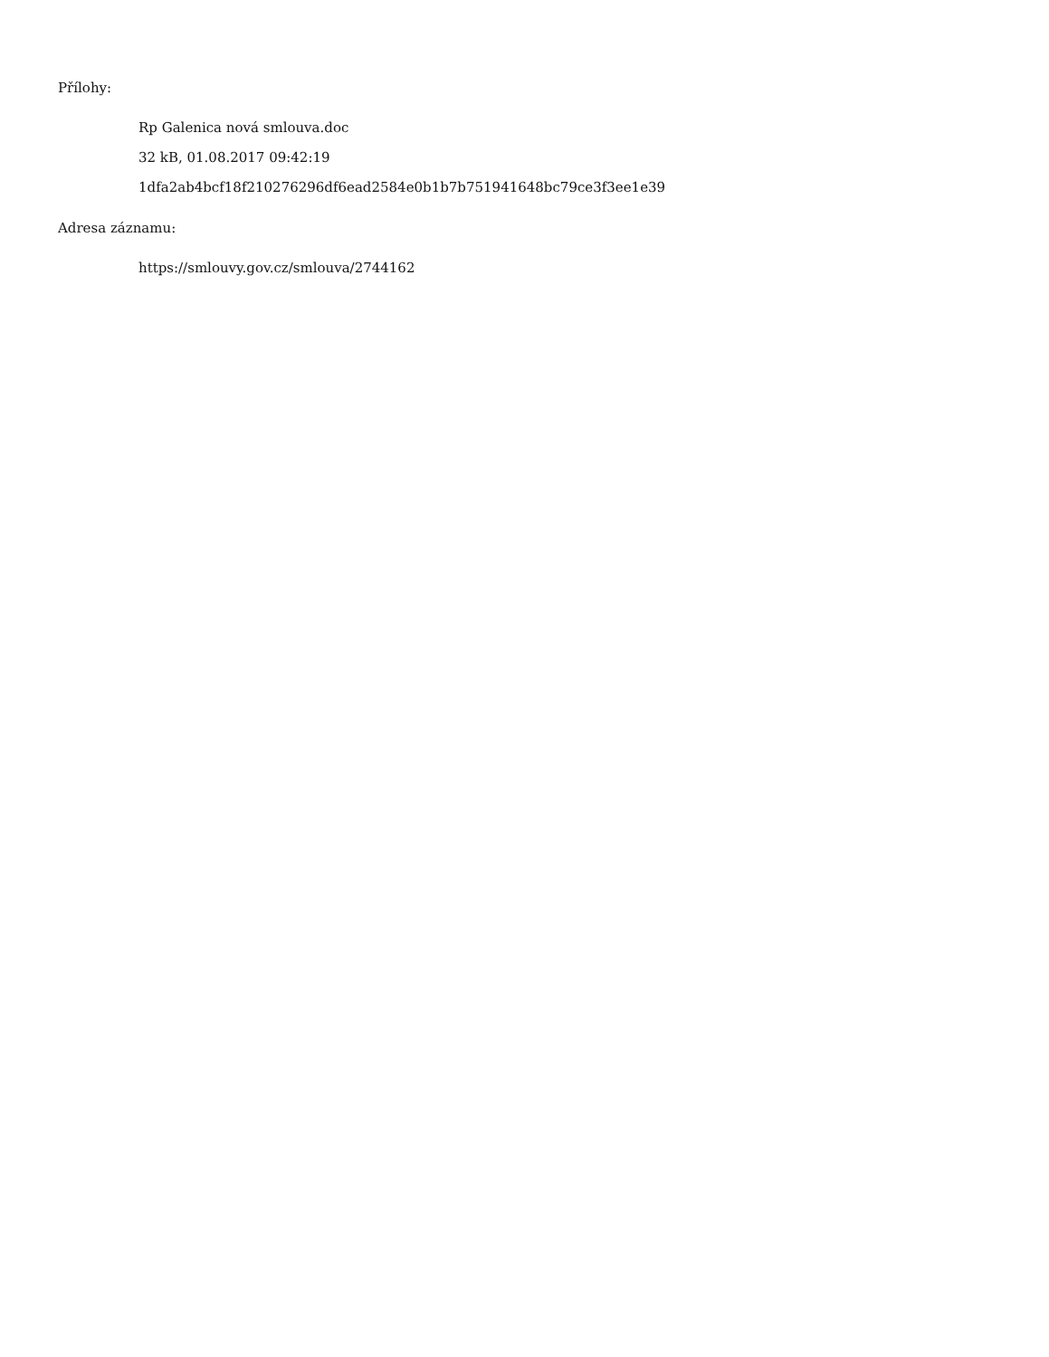Přílohy:
Rp Galenica nová smlouva.doc
32 kB, 01.08.2017 09:42:19
1dfa2ab4bcf18f210276296df6ead2584e0b1b7b751941648bc79ce3f3ee1e39
Adresa záznamu:
https://smlouvy.gov.cz/smlouva/2744162